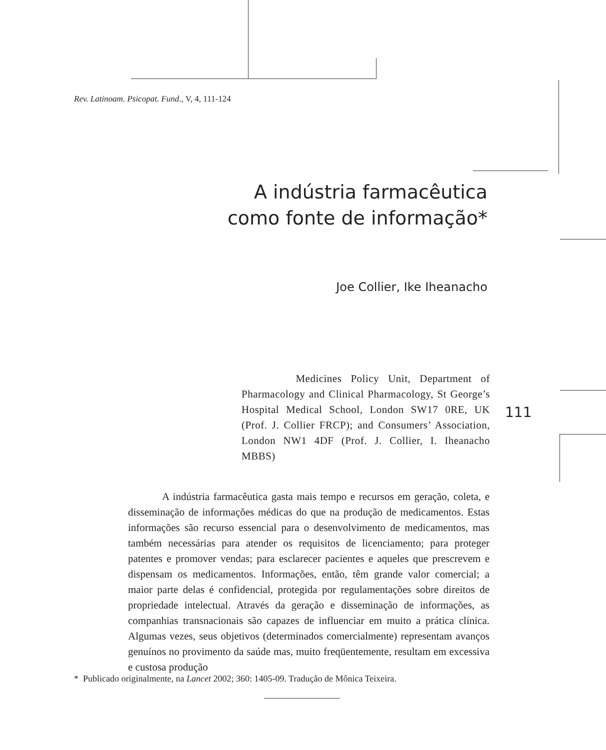Rev. Latinoam. Psicopat. Fund., V, 4, 111-124
A indústria farmacêutica
como fonte de informação*
Joe Collier, Ike Iheanacho
Medicines Policy Unit, Department of Pharmacology and Clinical Pharmacology, St George’s Hospital Medical School, London SW17 0RE, UK (Prof. J. Collier FRCP); and Consumers’ Association, London NW1 4DF (Prof. J. Collier, I. Iheanacho MBBS)
111
A indústria farmacêutica gasta mais tempo e recursos em geração, coleta, e disseminação de informações médicas do que na produção de medicamentos. Estas informações são recurso essencial para o desenvolvimento de medicamentos, mas também necessárias para atender os requisitos de licenciamento; para proteger patentes e promover vendas; para esclarecer pacientes e aqueles que prescrevem e dispensam os medicamentos. Informações, então, têm grande valor comercial; a maior parte delas é confidencial, protegida por regulamentações sobre direitos de propriedade intelectual. Através da geração e disseminação de informações, as companhias transnacionais são capazes de influenciar em muito a prática clínica. Algumas vezes, seus objetivos (determinados comercialmente) representam avanços genuínos no provimento da saúde mas, muito freqüentemente, resultam em excessiva e custosa produção
* Publicado originalmente, na Lancet 2002; 360: 1405-09. Tradução de Mônica Teixeira.